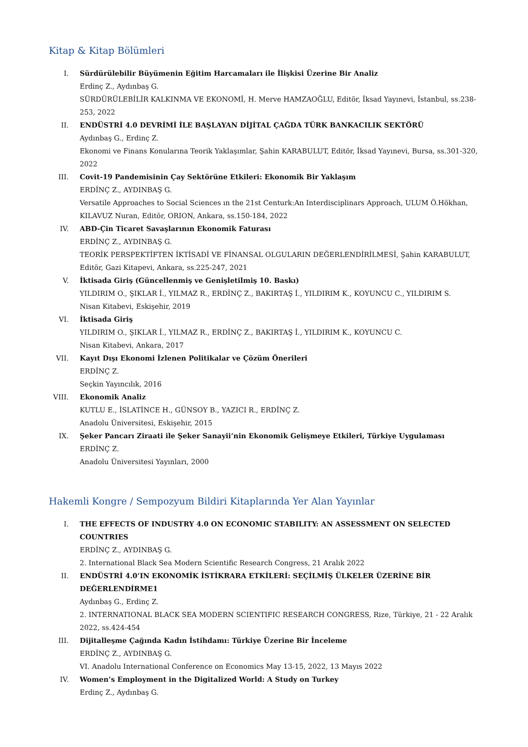Kitap & Kitap Bölümleri
I. Sürdürülebilir Büyümenin Eğitim Harcamaları ile İlişkisi Üzerine Bir Analiz
Erdinç Z., Aydınbaş G.
SÜRDÜRÜLEBİLİR KALKINMA VE EKONOMİ, H. Merve HAMZAOĞLU, Editör, İksad Yayınevi, İstanbul, ss.238-253, 2022
II. ENDÜSTRİ 4.0 DEVRİMİ İLE BAŞLAYAN DİJİTAL ÇAĞDA TÜRK BANKACILIK SEKTÖRÜ
Aydınbaş G., Erdinç Z.
Ekonomi ve Finans Konularına Teorik Yaklaşımlar, Şahin KARABULUT, Editör, İksad Yayınevi, Bursa, ss.301-320, 2022
III. Covit-19 Pandemisinin Çay Sektörüne Etkileri: Ekonomik Bir Yaklaşım
ERDİNÇ Z., AYDINBAŞ G.
Versatile Approaches to Social Sciences ın the 21st Centurk:An Interdisciplinars Approach, ULUM Ö.Hökhan, KILAVUZ Nuran, Editör, ORION, Ankara, ss.150-184, 2022
IV. ABD-Çin Ticaret Savaşlarının Ekonomik Faturası
ERDİNÇ Z., AYDINBAŞ G.
TEORİK PERSPEKTİFTEN İKTİSADİ VE FİNANSAL OLGULARIN DEĞERLENDİRİLMESİ, Şahin KARABULUT, Editör, Gazi Kitapevi, Ankara, ss.225-247, 2021
V. İktisada Giriş (Güncellenmiş ve Genişletilmiş 10. Baskı)
YILDIRIM O., ŞIKLAR İ., YILMAZ R., ERDİNÇ Z., BAKIRTAŞ İ., YILDIRIM K., KOYUNCU C., YILDIRIM S.
Nisan Kitabevi, Eskişehir, 2019
VI. İktisada Giriş
YILDIRIM O., ŞIKLAR İ., YILMAZ R., ERDİNÇ Z., BAKIRTAŞ İ., YILDIRIM K., KOYUNCU C.
Nisan Kitabevi, Ankara, 2017
VII. Kayıt Dışı Ekonomi İzlenen Politikalar ve Çözüm Önerileri
ERDİNÇ Z.
Seçkin Yayıncılık, 2016
VIII.
Ekonomik Analiz
KUTLU E., İSLATİNCE H., GÜNSOY B., YAZICI R., ERDİNÇ Z.
Anadolu Üniversitesi, Eskişehir, 2015
IX. Şeker Pancarı Ziraati ile Şeker Sanayii’nin Ekonomik Gelişmeye Etkileri, Türkiye Uygulaması
ERDİNÇ Z.
Anadolu Üniversitesi Yayınları, 2000
Hakemli Kongre / Sempozyum Bildiri Kitaplarında Yer Alan Yayınlar
I. THE EFFECTS OF INDUSTRY 4.0 ON ECONOMIC STABILITY: AN ASSESSMENT ON SELECTED COUNTRIES
ERDİNÇ Z., AYDINBAŞ G.
2. International Black Sea Modern Scientific Research Congress, 21 Aralık 2022
II. ENDÜSTRİ 4.0’IN EKONOMİK İSTİKRARA ETKİLERİ: SEÇİLMİŞ ÜLKELER ÜZERİNE BİR DEĞERLENDİRME1
Aydınbaş G., Erdinç Z.
2. INTERNATIONAL BLACK SEA MODERN SCIENTIFIC RESEARCH CONGRESS, Rize, Türkiye, 21 - 22 Aralık 2022, ss.424-454
III. Dijitalleşme Çağında Kadın İstihdamı: Türkiye Üzerine Bir İnceleme
ERDİNÇ Z., AYDINBAŞ G.
VI. Anadolu International Conference on Economics May 13-15, 2022, 13 Mayıs 2022
IV. Women’s Employment in the Digitalized World: A Study on Turkey
Erdinç Z., Aydınbaş G.